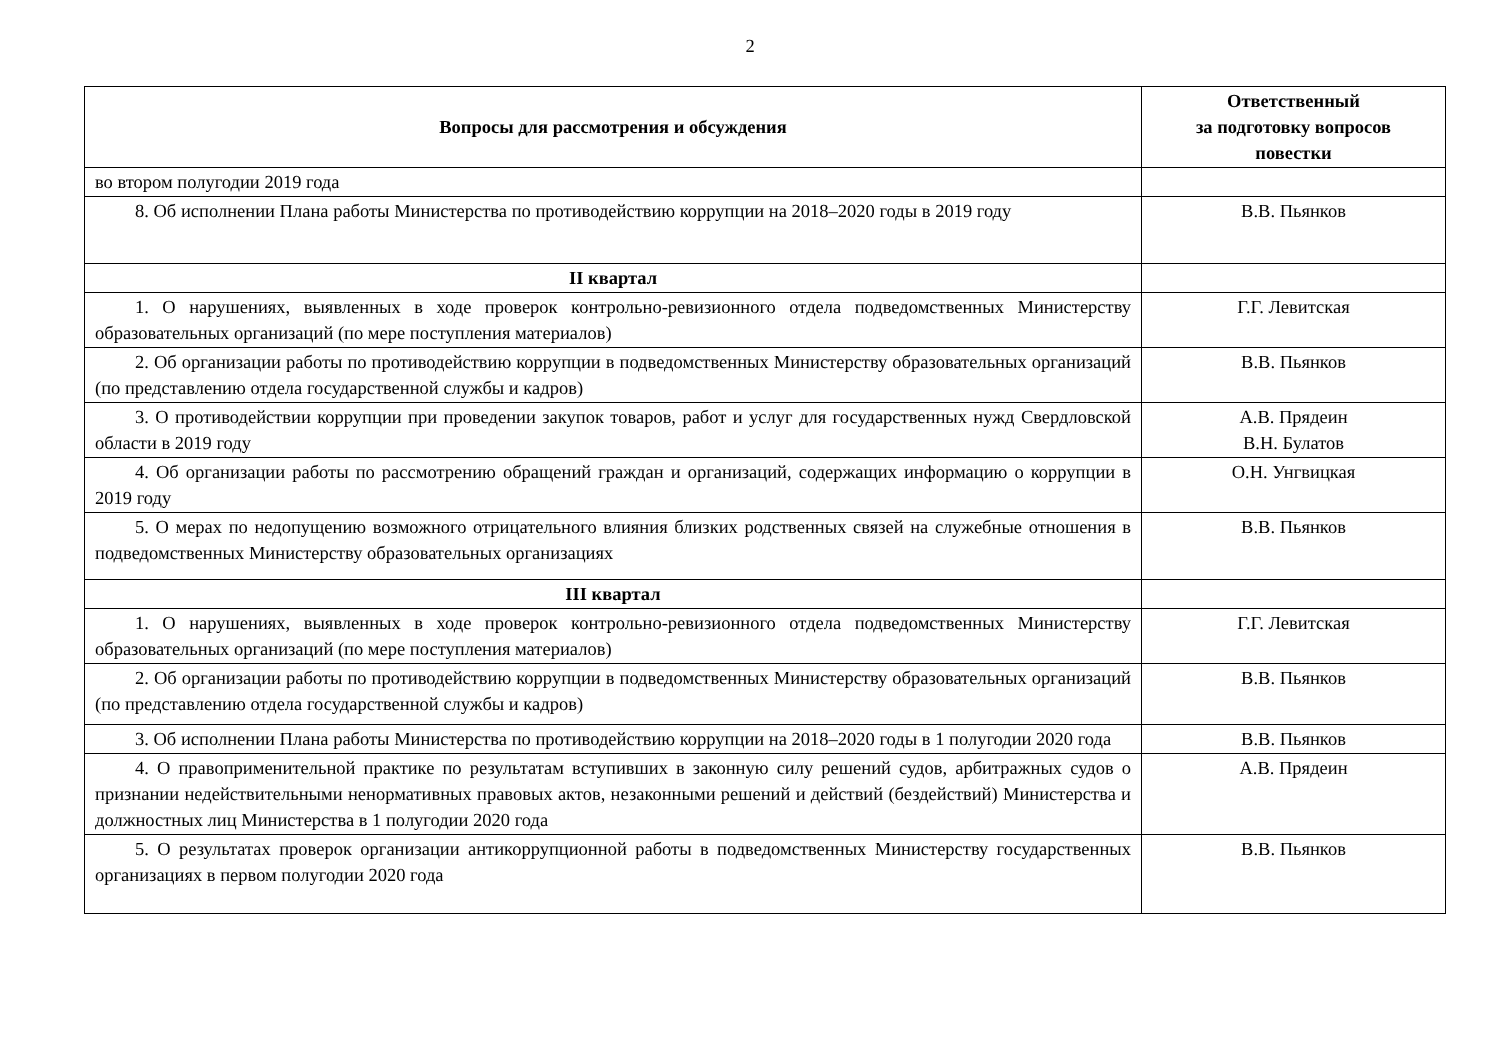2
| Вопросы для рассмотрения и обсуждения | Ответственный за подготовку вопросов повестки |
| --- | --- |
| во втором полугодии 2019 года | |
| 8. Об исполнении Плана работы Министерства по противодействию коррупции на 2018–2020 годы в 2019 году | В.В. Пьянков |
| II квартал | |
| 1. О нарушениях, выявленных в ходе проверок контрольно-ревизионного отдела подведомственных Министерству образовательных организаций (по мере поступления материалов) | Г.Г. Левитская |
| 2. Об организации работы по противодействию коррупции в подведомственных Министерству образовательных организаций (по представлению отдела государственной службы и кадров) | В.В. Пьянков |
| 3. О противодействии коррупции при проведении закупок товаров, работ и услуг для государственных нужд Свердловской области в 2019 году | А.В. Прядеин В.Н. Булатов |
| 4. Об организации работы по рассмотрению обращений граждан и организаций, содержащих информацию о коррупции в 2019 году | О.Н. Унгвицкая |
| 5. О мерах по недопущению возможного отрицательного влияния близких родственных связей на служебные отношения в подведомственных Министерству образовательных организациях | В.В. Пьянков |
| III квартал | |
| 1. О нарушениях, выявленных в ходе проверок контрольно-ревизионного отдела подведомственных Министерству образовательных организаций (по мере поступления материалов) | Г.Г. Левитская |
| 2. Об организации работы по противодействию коррупции в подведомственных Министерству образовательных организаций (по представлению отдела государственной службы и кадров) | В.В. Пьянков |
| 3. Об исполнении Плана работы Министерства по противодействию коррупции на 2018–2020 годы в 1 полугодии 2020 года | В.В. Пьянков |
| 4. О правоприменительной практике по результатам вступивших в законную силу решений судов, арбитражных судов о признании недействительными ненормативных правовых актов, незаконными решений и действий (бездействий) Министерства и должностных лиц Министерства в 1 полугодии 2020 года | А.В. Прядеин |
| 5. О результатах проверок организации антикоррупционной работы в подведомственных Министерству государственных организациях в первом полугодии 2020 года | В.В. Пьянков |